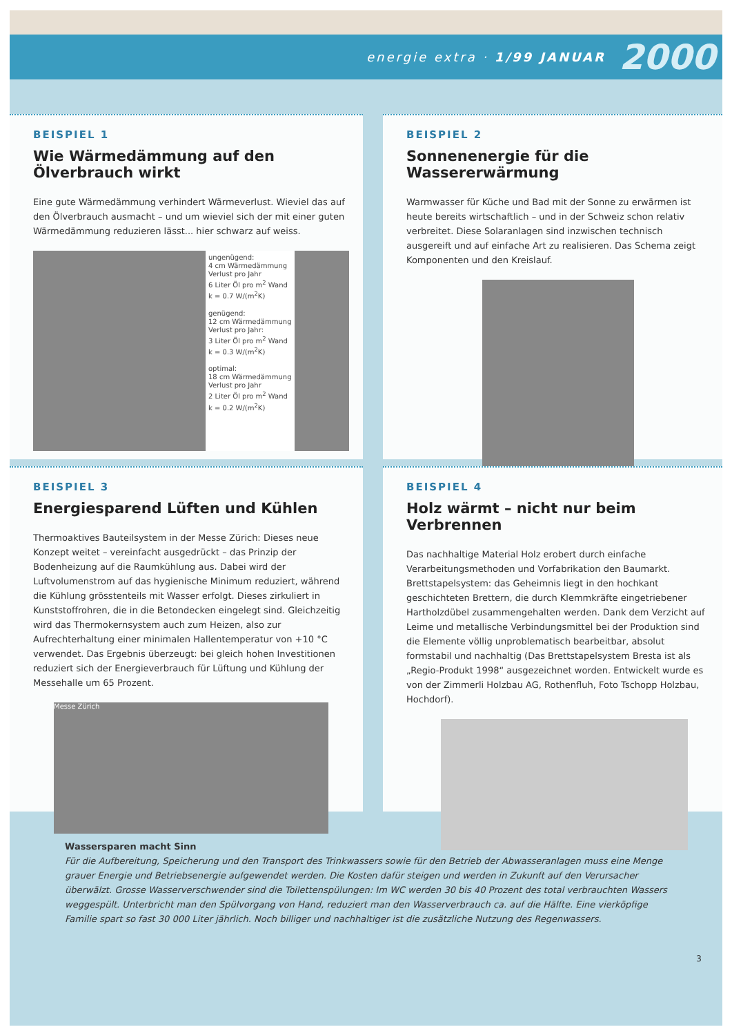energie extra · 1/99 JANUAR 2000
BEISPIEL 1
Wie Wärmedämmung auf den Ölverbrauch wirkt
Eine gute Wärmedämmung verhindert Wärmeverlust. Wieviel das auf den Ölverbrauch ausmacht – und um wieviel sich der mit einer guten Wärmedämmung reduzieren lässt... hier schwarz auf weiss.
ungenügend:
4 cm Wärmedämmung
Verlust pro Jahr
6 Liter Öl pro m<sup>2</sup> Wand
k = 0.7 W/(m<sup>2</sup>K)
genügend:
12 cm Wärmedämmung
Verlust pro Jahr:
3 Liter Öl pro m<sup>2</sup> Wand
k = 0.3 W/(m<sup>2</sup>K)
optimal:
18 cm Wärmedämmung
Verlust pro Jahr
2 Liter Öl pro m<sup>2</sup> Wand
k = 0.2 W/(m<sup>2</sup>K)
BEISPIEL 2
Sonnenenergie für die Wassererwärmung
Warmwasser für Küche und Bad mit der Sonne zu erwärmen ist heute bereits wirtschaftlich – und in der Schweiz schon relativ verbreitet. Diese Solaranlagen sind inzwischen technisch ausgereift und auf einfache Art zu realisieren. Das Schema zeigt Komponenten und den Kreislauf.
BEISPIEL 3
Energiesparend Lüften und Kühlen
Thermoaktives Bauteilsystem in der Messe Zürich: Dieses neue Konzept weitet – vereinfacht ausgedrückt – das Prinzip der Bodenheizung auf die Raumkühlung aus. Dabei wird der Luftvolumenstrom auf das hygienische Minimum reduziert, während die Kühlung grösstenteils mit Wasser erfolgt. Dieses zirkuliert in Kunststoffrohren, die in die Betondecken eingelegt sind. Gleichzeitig wird das Thermokernsystem auch zum Heizen, also zur Aufrechterhaltung einer minimalen Hallentemperatur von +10 °C verwendet. Das Ergebnis überzeugt: bei gleich hohen Investitionen reduziert sich der Energieverbrauch für Lüftung und Kühlung der Messehalle um 65 Prozent.
Messe Zürich
BEISPIEL 4
Holz wärmt – nicht nur beim Verbrennen
Das nachhaltige Material Holz erobert durch einfache Verarbeitungsmethoden und Vorfabrikation den Baumarkt. Brettstapelsystem: das Geheimnis liegt in den hochkant geschichteten Brettern, die durch Klemmkräfte eingetriebener Hartholzdübel zusammengehalten werden. Dank dem Verzicht auf Leime und metallische Verbindungsmittel bei der Produktion sind die Elemente völlig unproblematisch bearbeitbar, absolut formstabil und nachhaltig (Das Brettstapelsystem Bresta ist als „Regio-Produkt 1998“ ausgezeichnet worden. Entwickelt wurde es von der Zimmerli Holzbau AG, Rothenfluh, Foto Tschopp Holzbau, Hochdorf).
Wassersparen macht Sinn
Für die Aufbereitung, Speicherung und den Transport des Trinkwassers sowie für den Betrieb der Abwasseranlagen muss eine Menge grauer Energie und Betriebsenergie aufgewendet werden. Die Kosten dafür steigen und werden in Zukunft auf den Verursacher überwälzt. Grosse Wasserverschwender sind die Toilettenspülungen: Im WC werden 30 bis 40 Prozent des total verbrauchten Wassers weggespült. Unterbricht man den Spülvorgang von Hand, reduziert man den Wasserverbrauch ca. auf die Hälfte. Eine vierköpfige Familie spart so fast 30 000 Liter jährlich. Noch billiger und nachhaltiger ist die zusätzliche Nutzung des Regenwassers.
3